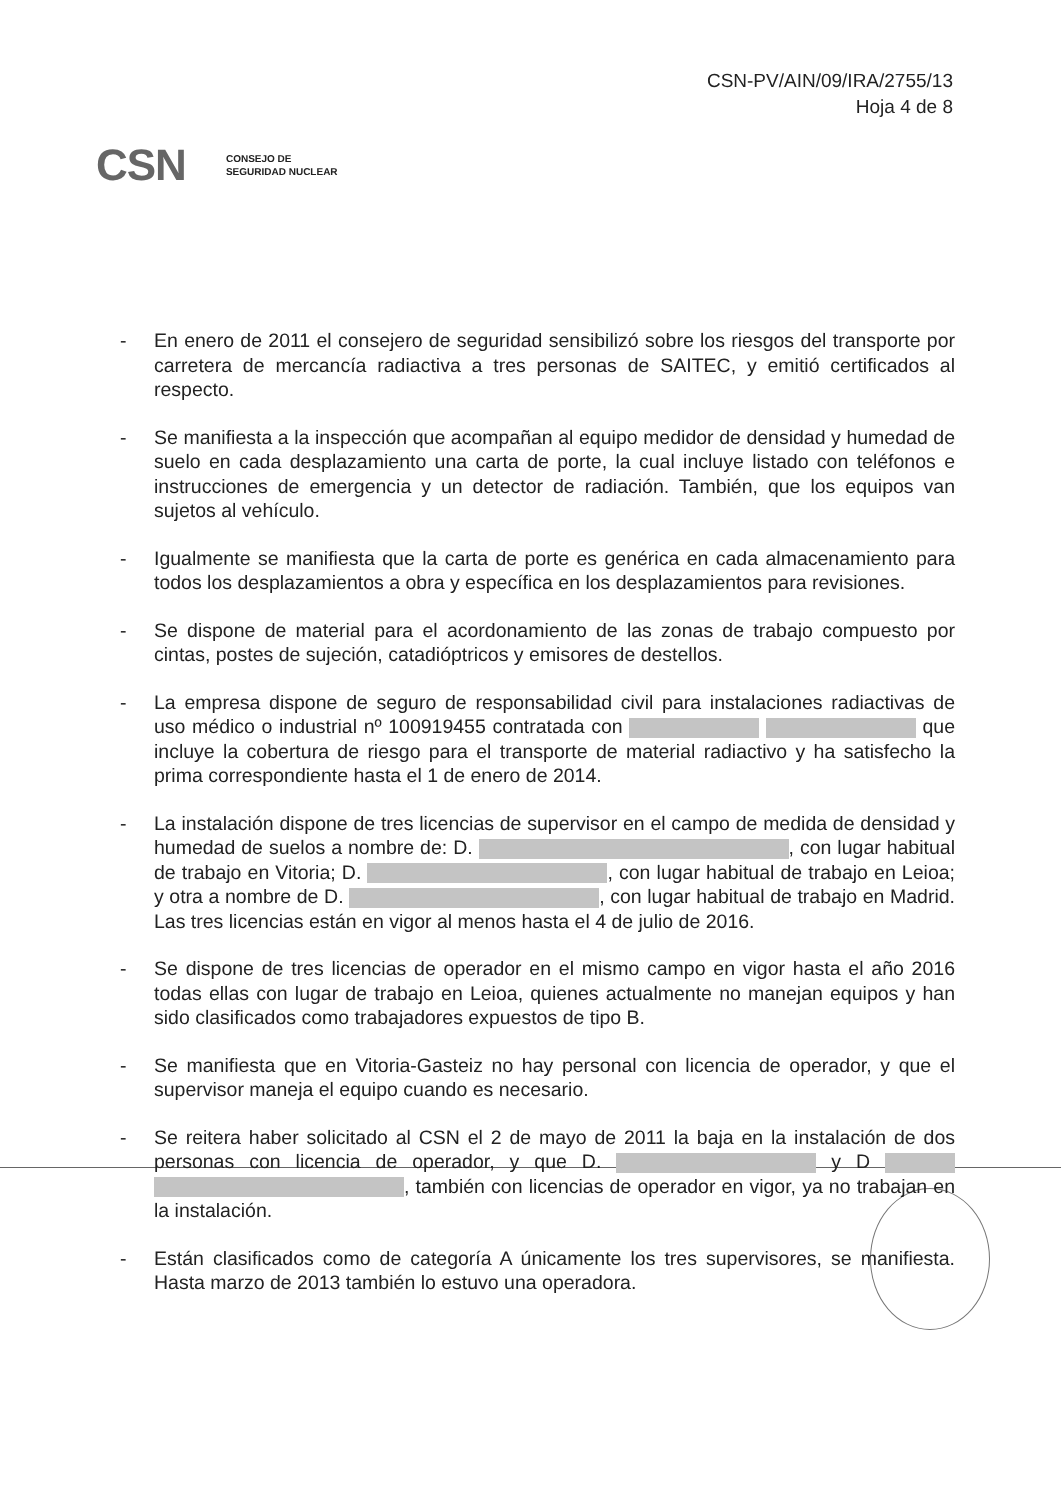CSN-PV/AIN/09/IRA/2755/13
Hoja 4 de 8
CSN CONSEJO DE
SEGURIDAD NUCLEAR
- En enero de 2011 el consejero de seguridad sensibilizó sobre los riesgos del transporte por carretera de mercancía radiactiva a tres personas de SAITEC, y emitió certificados al respecto.
- Se manifiesta a la inspección que acompañan al equipo medidor de densidad y humedad de suelo en cada desplazamiento una carta de porte, la cual incluye listado con teléfonos e instrucciones de emergencia y un detector de radiación. También, que los equipos van sujetos al vehículo.
- Igualmente se manifiesta que la carta de porte es genérica en cada almacenamiento para todos los desplazamientos a obra y específica en los desplazamientos para revisiones.
- Se dispone de material para el acordonamiento de las zonas de trabajo compuesto por cintas, postes de sujeción, catadióptricos y emisores de destellos.
- La empresa dispone de seguro de responsabilidad civil para instalaciones radiactivas de uso médico o industrial nº 100919455 contratada con que incluye la cobertura de riesgo para el transporte de material radiactivo y ha satisfecho la prima correspondiente hasta el 1 de enero de 2014.
- La instalación dispone de tres licencias de supervisor en el campo de medida de densidad y humedad de suelos a nombre de: D. , con lugar habitual de trabajo en Vitoria; D. , con lugar habitual de trabajo en Leioa; y otra a nombre de D. , con lugar habitual de trabajo en Madrid. Las tres licencias están en vigor al menos hasta el 4 de julio de 2016.
- Se dispone de tres licencias de operador en el mismo campo en vigor hasta el año 2016 todas ellas con lugar de trabajo en Leioa, quienes actualmente no manejan equipos y han sido clasificados como trabajadores expuestos de tipo B.
- Se manifiesta que en Vitoria-Gasteiz no hay personal con licencia de operador, y que el supervisor maneja el equipo cuando es necesario.
- Se reitera haber solicitado al CSN el 2 de mayo de 2011 la baja en la instalación de dos personas con licencia de operador, y que D. y D , también con licencias de operador en vigor, ya no trabajan en la instalación.
- Están clasificados como de categoría A únicamente los tres supervisores, se manifiesta. Hasta marzo de 2013 también lo estuvo una operadora.